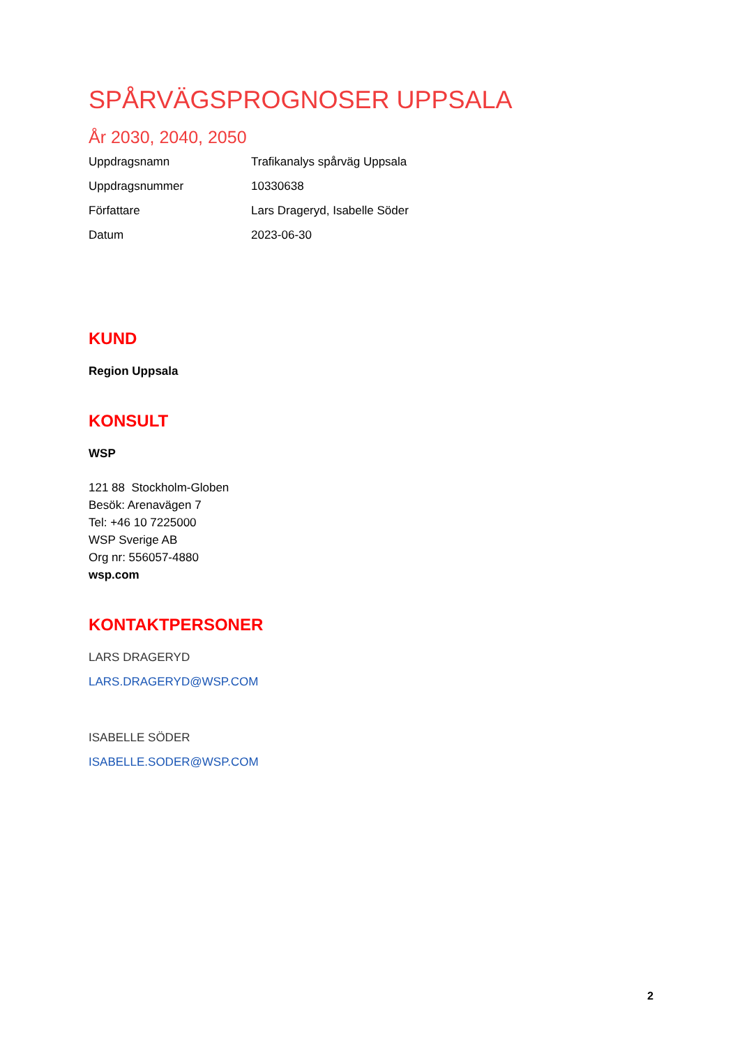SPÅRVÄGSPROGNOSER UPPSALA
År 2030, 2040, 2050
| Uppdragsnamn | Trafikanalys spårväg Uppsala |
| Uppdragsnummer | 10330638 |
| Författare | Lars Drageryd, Isabelle Söder |
| Datum | 2023-06-30 |
KUND
Region Uppsala
KONSULT
WSP
121 88 Stockholm-Globen
Besök: Arenavägen 7
Tel: +46 10 7225000
WSP Sverige AB
Org nr: 556057-4880
wsp.com
KONTAKTPERSONER
LARS DRAGERYD
LARS.DRAGERYD@WSP.COM
ISABELLE SÖDER
ISABELLE.SODER@WSP.COM
2